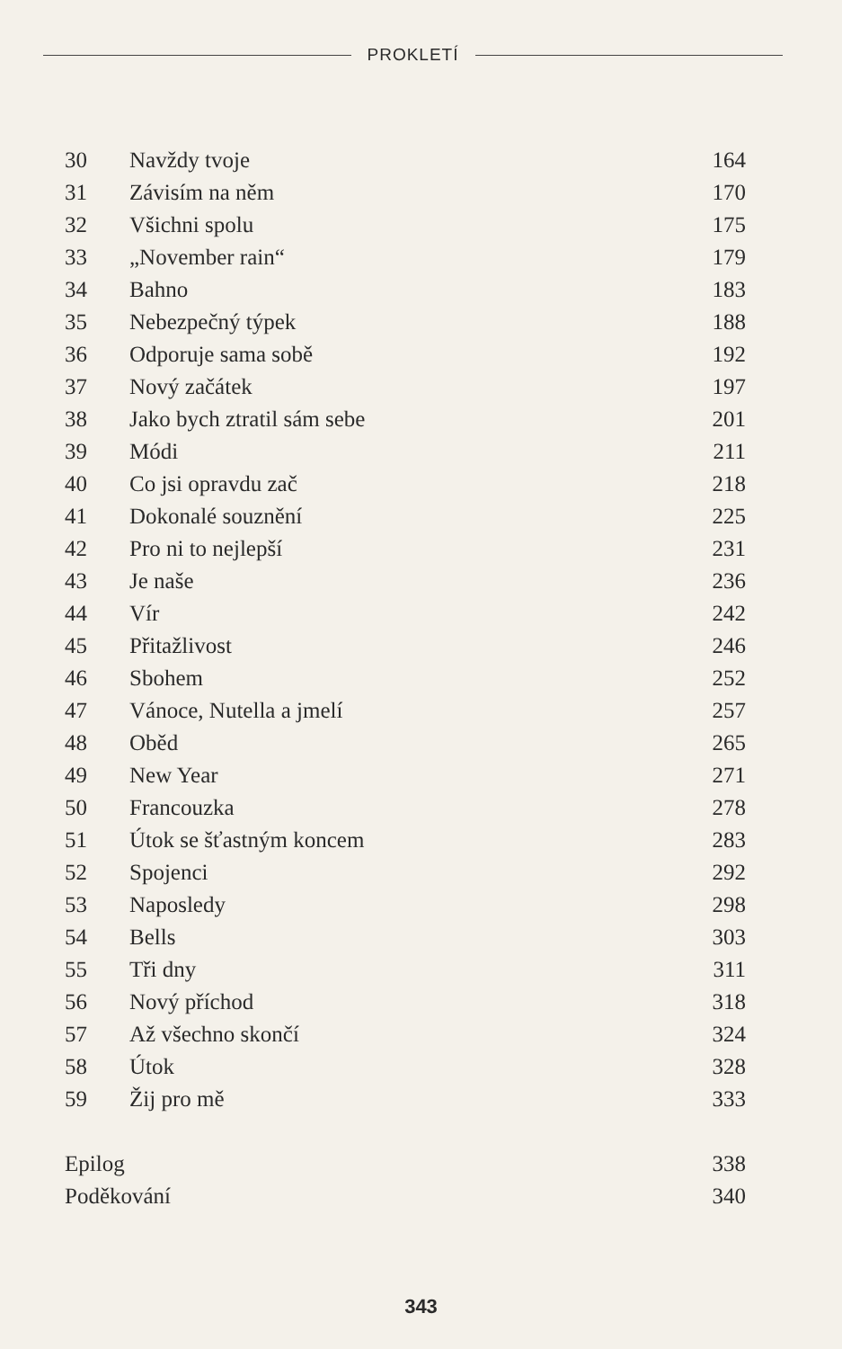PROKLETÍ
| 30 | Navždy tvoje | 164 |
| 31 | Závisím na něm | 170 |
| 32 | Všichni spolu | 175 |
| 33 | „November rain“ | 179 |
| 34 | Bahno | 183 |
| 35 | Nebezpečný týpek | 188 |
| 36 | Odporuje sama sobě | 192 |
| 37 | Nový začátek | 197 |
| 38 | Jako bych ztratil sám sebe | 201 |
| 39 | Módi | 211 |
| 40 | Co jsi opravdu zač | 218 |
| 41 | Dokonalé souznění | 225 |
| 42 | Pro ni to nejlepší | 231 |
| 43 | Je naše | 236 |
| 44 | Vír | 242 |
| 45 | Přitažlivost | 246 |
| 46 | Sbohem | 252 |
| 47 | Vánoce, Nutella a jmelí | 257 |
| 48 | Oběd | 265 |
| 49 | New Year | 271 |
| 50 | Francouzka | 278 |
| 51 | Útok se šťastným koncem | 283 |
| 52 | Spojenci | 292 |
| 53 | Naposledy | 298 |
| 54 | Bells | 303 |
| 55 | Tři dny | 311 |
| 56 | Nový příchod | 318 |
| 57 | Až všechno skončí | 324 |
| 58 | Útok | 328 |
| 59 | Žij pro mě | 333 |
| Epilog | | 338 |
| Poděkování | | 340 |
343